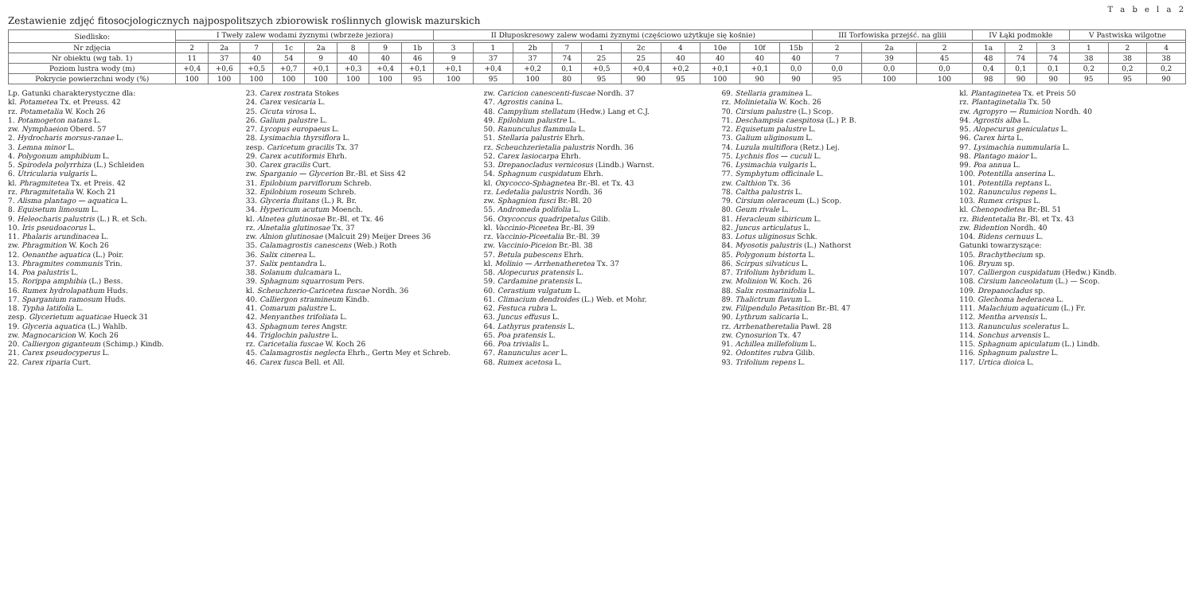T a b e l a 2
Zestawienie zdjęć fitosocjologicznych najpospolitszych zbiorowisk roślinnych glowisk mazurskich
| Siedlisko: | I Tweły zalew wodami żyznymi (wbrzeże jeziora) | | | | | | | | II Dłuposkresowy zalew wodami żyznymi (częściowo użytkuje się kośnie) | | | | | | | | | | III Torfowiska przejść. na gliii | | | IV Łąki podmokłe | | | V Pastwiska wilgotne | | |
| --- | --- | --- | --- | --- | --- | --- | --- | --- | --- | --- | --- | --- | --- | --- | --- | --- | --- | --- | --- | --- | --- | --- | --- | --- | --- | --- | --- |
| Nr zdjęcia | 2 | 2a | 7 | 1c | 2a | 8 | 9 | 1b | 3 | 1 | 2b | 7 | 1 | 2c | 4 | 10e | 10f | 15b | 2 | 2a | 2 | 1a | 2 | 3 | 1 | 2 | 4 |
| Nr obiektu (wg tab. 1) | 11 | 37 | 40 | 54 | 9 | 40 | 40 | 46 | 9 | 37 | 37 | 74 | 25 | 25 | 40 | 40 | 40 | 40 | 7 | 39 | 45 | 48 | 74 | 74 | 38 | 38 | 38 |
| Poziom lustra wody (m) | +0,4 | +0,6 | +0,5 | +0,7 | +0,1 | +0,3 | +0,4 | +0,1 | +0,1 | +0,4 | +0,2 | 0,1 | +0,5 | +0,4 | +0,2 | +0,1 | +0,1 | 0,0 | 0,0 | 0,0 | 0,0 | 0,4 | 0,1 | 0,1 | 0,2 | 0,2 | 0,2 |
| Pokrycie powierzchni wody (%) | 100 | 100 | 100 | 100 | 100 | 100 | 100 | 95 | 100 | 95 | 100 | 80 | 95 | 90 | 95 | 100 | 90 | 90 | 95 | 100 | 100 | 98 | 90 | 90 | 95 | 95 | 90 |
Lp. Gatunki charakterystyczne dla:
kl. Potametea Tx. et Preuss. 42
rz. Potametalia W. Koch 26
1. Potamogeton natans L.
zw. Nymphaeion Oberd. 57
2. Hydrocharis morsus-ranae L.
3. Lemna minor L.
4. Polygonum amphibium L.
5. Spirodela polyrrhiza (L.) Schleiden
6. Utricularia vulgaris L.
kl. Phragmitetea Tx. et Preis. 42
rz. Phragmitetalia W. Koch 21
7. Alisma plantago — aquatica L.
8. Equisetum limosum L.
9. Heleocharis palustris (L.) R. et Sch.
10. Iris pseudoacorus L.
11. Phalaris arundinacea L.
zw. Phragmition W. Koch 26
12. Oenanthe aquatica (L.) Poir.
13. Phragmites communis Trin.
14. Poa palustris L.
15. Rorippa amphibia (L.) Bess.
16. Rumex hydrolapathum Huds.
17. Sparganium ramosum Huds.
18. Typha latifolia L.
zesp. Glycerietum aquaticae Hueck 31
19. Glyceria aquatica (L.) Wahlb.
zw. Magnocaricion W. Koch 26
20. Calliergon giganteum (Schimp.) Kindb.
21. Carex pseudocyperus L.
22. Carex riparia Curt.
23. Carex rostrata Stokes
24. Carex vesicaria L.
25. Cicuta virosa L.
26. Galium palustre L.
27. Lycopus europaeus L.
28. Lysimachia thyrsiflora L.
zesp. Caricetum gracilis Tx. 37
29. Carex acutiformis Ehrh.
30. Carex gracilis Curt.
zw. Sparganio — Glycerion Br.-Bl. et Siss 42
31. Epilobium parviflorum Schreb.
32. Epilobium roseum Schreb.
33. Glyceria fluitans (L.) R. Br.
34. Hypericum acutum Moench.
kl. Alnetea glutinosae Br.-Bl. et Tx. 46
rz. Alnetalia glutinosae Tx. 37
zw. Alnion glutinosae (Malcuit 29) Meijer Drees 36
35. Calamagrostis canescens (Web.) Roth
36. Salix cinerea L.
37. Salix pentandra L.
38. Solanum dulcamara L.
39. Sphagnum squarrosum Pers.
kl. Scheuchzerio-Caricetea fuscae Nordh. 36
40. Calliergon stramineum Kindb.
41. Comarum palustre L.
42. Menyanthes trifoliata L.
43. Sphagnum teres Angstr.
44. Triglochin palustre L.
rz. Caricetalia fuscae W. Koch 26
45. Calamagrostis neglecta Ehrh., Gertn Mey et Schreb.
46. Carex fusca Bell. et All.
zw. Caricion canescenti-fuscae Nordh. 37
47. Agrostis canina L.
48. Campylium stellatum (Hedw.) Lang et C.J.
49. Epilobium palustre L.
50. Ranunculus flammula L.
51. Stellaria palustris Ehrh.
rz. Scheuchzerietalia palustris Nordh. 36
52. Carex lasiocarpa Ehrh.
53. Drepanocladus vernicosus (Lindb.) Warnst.
54. Sphagnum cuspidatum Ehrh.
kl. Oxycocco-Sphagnetea Br.-Bl. et Tx. 43
rz. Ledetalia palustris Nordh. 36
zw. Sphagnion fusci Br.-Bl. 20
55. Andromeda polifolia L.
56. Oxycoccus quadripetalus Gilib.
kl. Vaccinio-Piceetea Br.-Bl. 39
rz. Vaccinio-Piceetalia Br.-Bl. 39
zw. Vaccinio-Piceion Br.-Bl. 38
57. Betula pubescens Ehrh.
kl. Molinio — Arrhenatheretea Tx. 37
58. Alopecurus pratensis L.
59. Cardamine pratensis L.
60. Cerastium vulgatum L.
61. Climacium dendroides (L.) Web. et Mohr.
62. Festuca rubra L.
63. Juncus effusus L.
64. Lathyrus pratensis L.
65. Poa pratensis L.
66. Poa trivialis L.
67. Ranunculus acer L.
68. Rumex acetosa L.
69. Stellaria graminea L.
rz. Molinietalia W. Koch. 26
70. Cirsium palustre (L.) Scop.
71. Deschampsia caespitosa (L.) P. B.
72. Equisetum palustre L.
73. Galium uliginosum L.
74. Luzula multiflora (Retz.) Lej.
75. Lychnis flos — cuculi L.
76. Lysimachia vulgaris L.
77. Symphytum officinale L.
zw. Calthion Tx. 36
78. Caltha palustris L.
79. Cirsium oleraceum (L.) Scop.
80. Geum rivale L.
81. Heracleum sibiricum L.
82. Juncus articulatus L.
83. Lotus uliginosus Schk.
84. Myosotis palustris (L.) Nathorst
85. Polygonum bistorta L.
86. Scirpus silvaticus L.
87. Trifolium hybridum L.
zw. Molinion W. Koch. 26
88. Salix rosmarinifolia L.
89. Thalictrum flavum L.
zw. Filipendulo Petasition Br.-Bl. 47
90. Lythrum salicaria L.
rz. Arrhenatheretalia Pawł. 28
zw. Cynosurion Tx. 47
91. Achillea millefolium L.
92. Odontites rubra Gilib.
93. Trifolium repens L.
kl. Plantaginetea Tx. et Preis 50
rz. Plantaginetalia Tx. 50
zw. Agropyro — Rumicion Nordh. 40
94. Agrostis alba L.
95. Alopecurus geniculatus L.
96. Carex hirta L.
97. Lysimachia nummularia L.
98. Plantago maior L.
99. Poa annua L.
100. Potentilla anserina L.
101. Potentilla reptans L.
102. Ranunculus repens L.
103. Rumex crispus L.
kl. Chenopodietea Br.-Bl. 51
rz. Bidentetalia Br.-Bl. et Tx. 43
zw. Bidention Nordh. 40
104. Bidens cernuus L.
Gatunki towarzyszące:
105. Brachythecium sp.
106. Bryum sp.
107. Calliergon cuspidatum (Hedw.) Kindb.
108. Cirsium lanceolatum (L.) — Scop.
109. Drepanocladus sp.
110. Glechoma hederacea L.
111. Malachium aquaticum (L.) Fr.
112. Mentha arvensis L.
113. Ranunculus sceleratus L.
114. Sonchus arvensis L.
115. Sphagnum apiculatum (L.) Lindb.
116. Sphagnum palustre L.
117. Urtica dioica L.